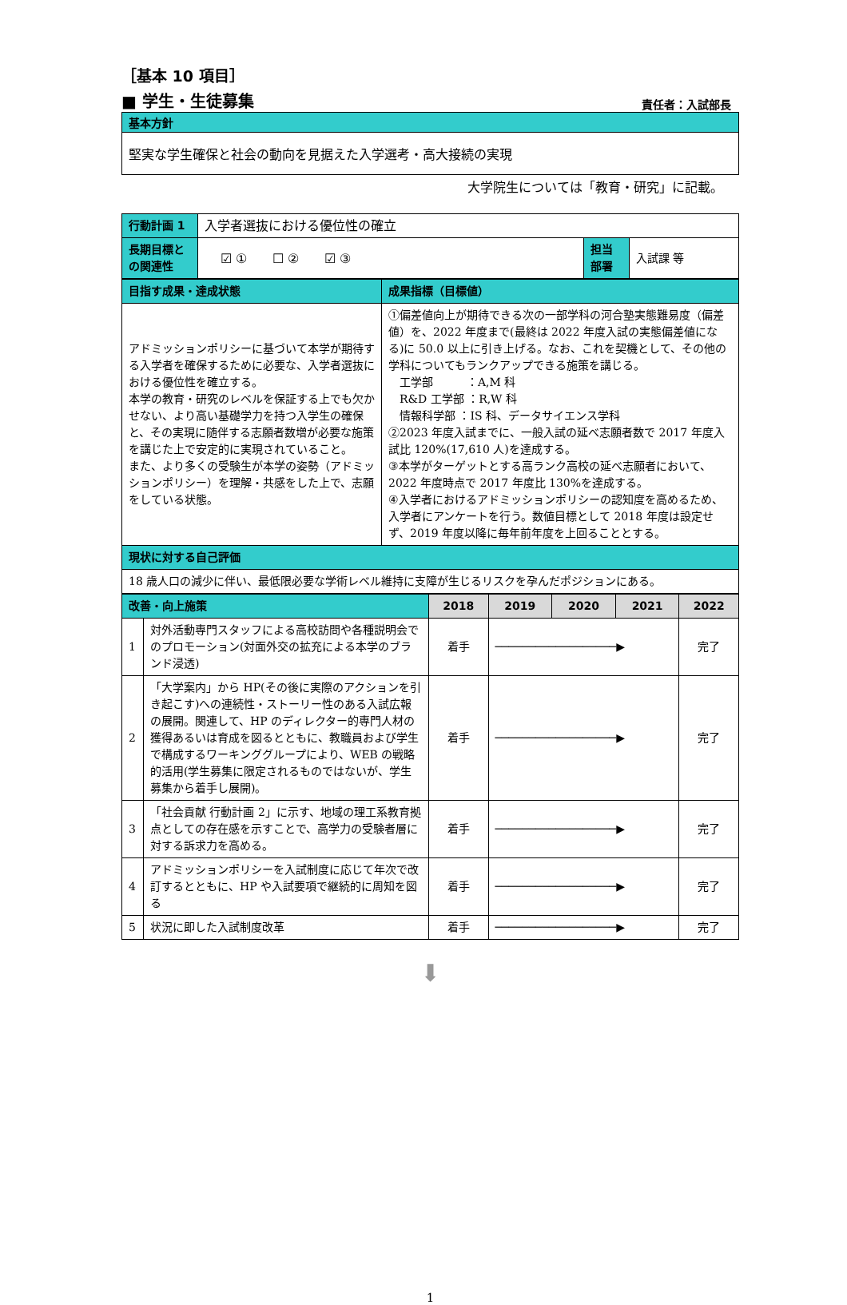［基本 10 項目］
■ 学生・生徒募集 責任者：入試部長
基本方針
堅実な学生確保と社会の動向を見据えた入学選考・高大接続の実現
大学院生については「教育・研究」に記載。
| 行動計画 1 | 入学者選抜における優位性の確立 | | |
| 長期目標との関連性 | ☑ ① ☐ ② ☑ ③ | 担当部署 | 入試課 等 |
| 目指す成果・達成状態 | 成果指標（目標値） |
| --- | --- |
| アドミッションポリシーに基づいて本学が期待する入学者を確保するために必要な、入学者選抜における優位性を確立する。 本学の教育・研究のレベルを保証する上でも欠かせない、より高い基礎学力を持つ入学生の確保と、その実現に随伴する志願者数増が必要な施策を講じた上で安定的に実現されていること。 また、より多くの受験生が本学の姿勢（アドミッションポリシー）を理解・共感をした上で、志願をしている状態。 | ①偏差値向上が期待できる次の一部学科の河合塾実態難易度（偏差値）を、2022 年度まで(最終は 2022 年度入試の実態偏差値になる)に 50.0 以上に引き上げる。なお、これを契機として、その他の学科についてもランクアップできる施策を講じる。 工学部 ：A,M 科 R&D 工学部 ：R,W 科 情報科学部 ：IS 科、データサイエンス学科 ②2023 年度入試までに、一般入試の延べ志願者数で 2017 年度入試比 120%(17,610 人)を達成する。 ③本学がターゲットとする高ランク高校の延べ志願者において、2022 年度時点で 2017 年度比 130%を達成する。 ④入学者におけるアドミッションポリシーの認知度を高めるため、入学者にアンケートを行う。数値目標として 2018 年度は設定せず、2019 年度以降に毎年前年度を上回ることとする。 |
| 現状に対する自己評価 | |
| 18 歳人口の減少に伴い、最低限必要な学術レベル維持に支障が生じるリスクを孕んだポジションにある。 | |
| 改善・向上施策 | | 2018 | 2019 | 2020 | 2021 | 2022 |
| --- | --- | --- | --- | --- | --- | --- |
| 1 | 対外活動専門スタッフによる高校訪問や各種説明会でのプロモーション(対面外交の拡充による本学のブランド浸透) | 着手 | ──────────────────▶ | | | 完了 |
| 2 | 「大学案内」から HP(その後に実際のアクションを引き起こす)への連続性・ストーリー性のある入試広報の展開。関連して、HP のディレクター的専門人材の獲得あるいは育成を図るとともに、教職員および学生で構成するワーキンググループにより、WEB の戦略的活用(学生募集に限定されるものではないが、学生募集から着手し展開)。 | 着手 | ──────────────────▶ | | | 完了 |
| 3 | 「社会貢献 行動計画 2」に示す、地域の理工系教育拠点としての存在感を示すことで、高学力の受験者層に対する訴求力を高める。 | 着手 | ──────────────────▶ | | | 完了 |
| 4 | アドミッションポリシーを入試制度に応じて年次で改訂するとともに、HP や入試要項で継続的に周知を図る | 着手 | ──────────────────▶ | | | 完了 |
| 5 | 状況に即した入試制度改革 | 着手 | ──────────────────▶ | | | 完了 |
⬇
1